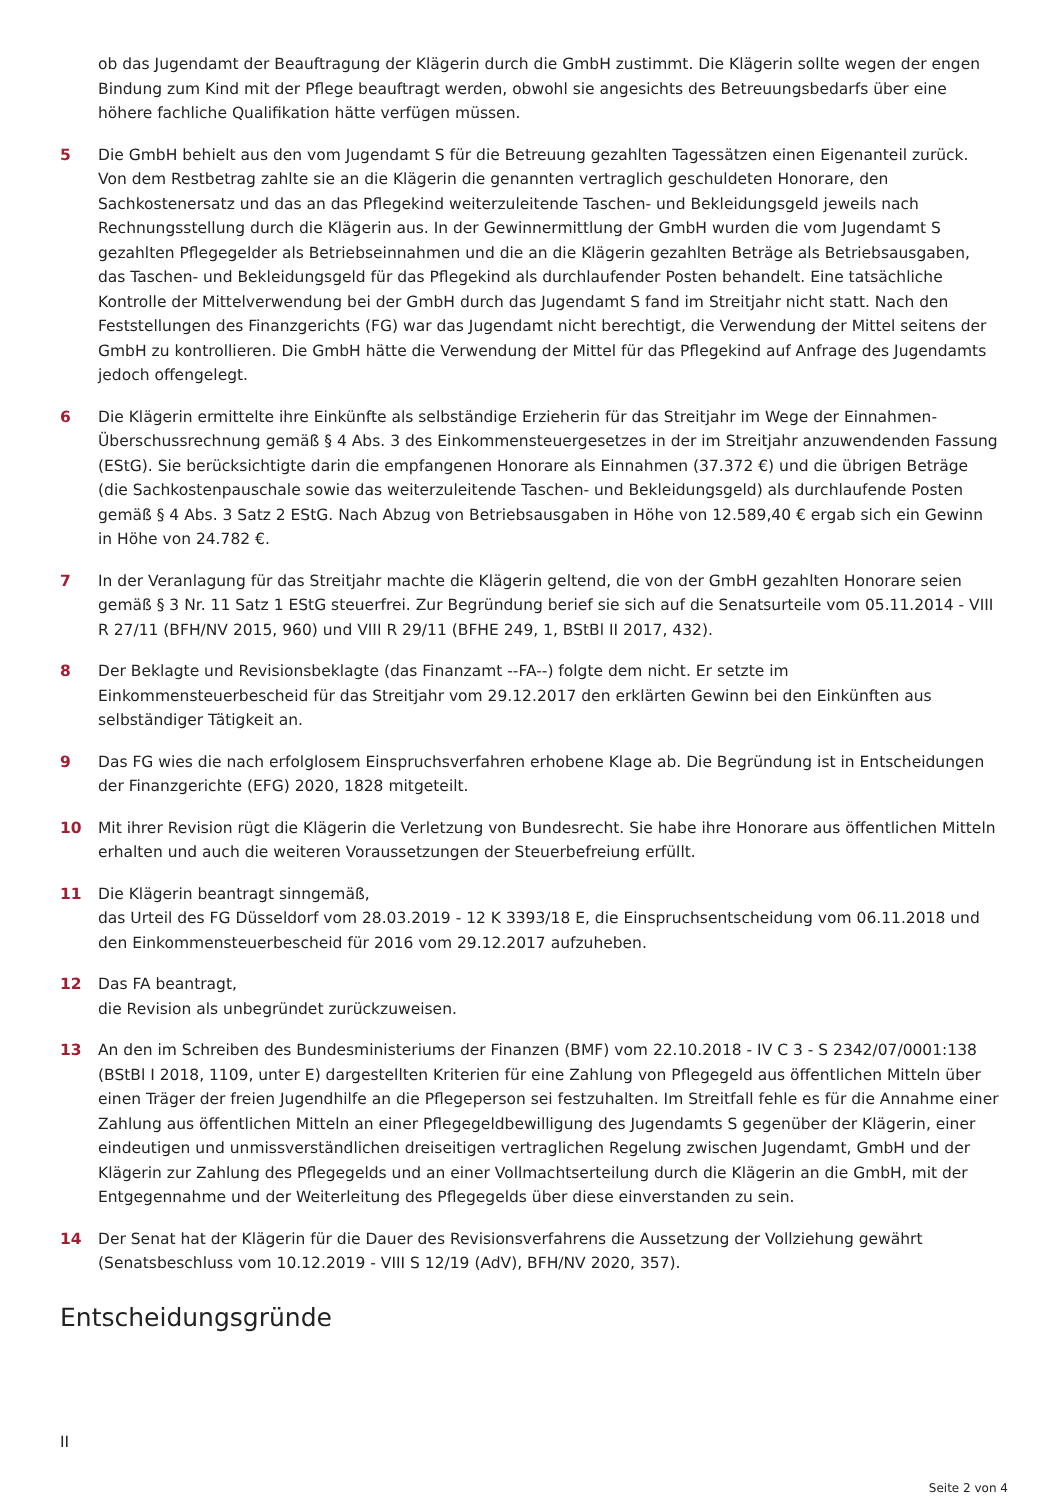ob das Jugendamt der Beauftragung der Klägerin durch die GmbH zustimmt. Die Klägerin sollte wegen der engen Bindung zum Kind mit der Pflege beauftragt werden, obwohl sie angesichts des Betreuungsbedarfs über eine höhere fachliche Qualifikation hätte verfügen müssen.
5 Die GmbH behielt aus den vom Jugendamt S für die Betreuung gezahlten Tagessätzen einen Eigenanteil zurück. Von dem Restbetrag zahlte sie an die Klägerin die genannten vertraglich geschuldeten Honorare, den Sachkostenersatz und das an das Pflegekind weiterzuleitende Taschen- und Bekleidungsgeld jeweils nach Rechnungsstellung durch die Klägerin aus. In der Gewinnermittlung der GmbH wurden die vom Jugendamt S gezahlten Pflegegelder als Betriebseinnahmen und die an die Klägerin gezahlten Beträge als Betriebsausgaben, das Taschen- und Bekleidungsgeld für das Pflegekind als durchlaufender Posten behandelt. Eine tatsächliche Kontrolle der Mittelverwendung bei der GmbH durch das Jugendamt S fand im Streitjahr nicht statt. Nach den Feststellungen des Finanzgerichts (FG) war das Jugendamt nicht berechtigt, die Verwendung der Mittel seitens der GmbH zu kontrollieren. Die GmbH hätte die Verwendung der Mittel für das Pflegekind auf Anfrage des Jugendamts jedoch offengelegt.
6 Die Klägerin ermittelte ihre Einkünfte als selbständige Erzieherin für das Streitjahr im Wege der Einnahmen-Überschussrechnung gemäß § 4 Abs. 3 des Einkommensteuergesetzes in der im Streitjahr anzuwendenden Fassung (EStG). Sie berücksichtigte darin die empfangenen Honorare als Einnahmen (37.372 €) und die übrigen Beträge (die Sachkostenpauschale sowie das weiterzuleitende Taschen- und Bekleidungsgeld) als durchlaufende Posten gemäß § 4 Abs. 3 Satz 2 EStG. Nach Abzug von Betriebsausgaben in Höhe von 12.589,40 € ergab sich ein Gewinn in Höhe von 24.782 €.
7 In der Veranlagung für das Streitjahr machte die Klägerin geltend, die von der GmbH gezahlten Honorare seien gemäß § 3 Nr. 11 Satz 1 EStG steuerfrei. Zur Begründung berief sie sich auf die Senatsurteile vom 05.11.2014 - VIII R 27/11 (BFH/NV 2015, 960) und VIII R 29/11 (BFHE 249, 1, BStBl II 2017, 432).
8 Der Beklagte und Revisionsbeklagte (das Finanzamt --FA--) folgte dem nicht. Er setzte im Einkommensteuerbescheid für das Streitjahr vom 29.12.2017 den erklärten Gewinn bei den Einkünften aus selbständiger Tätigkeit an.
9 Das FG wies die nach erfolglosem Einspruchsverfahren erhobene Klage ab. Die Begründung ist in Entscheidungen der Finanzgerichte (EFG) 2020, 1828 mitgeteilt.
10 Mit ihrer Revision rügt die Klägerin die Verletzung von Bundesrecht. Sie habe ihre Honorare aus öffentlichen Mitteln erhalten und auch die weiteren Voraussetzungen der Steuerbefreiung erfüllt.
11 Die Klägerin beantragt sinngemäß,
das Urteil des FG Düsseldorf vom 28.03.2019 - 12 K 3393/18 E, die Einspruchsentscheidung vom 06.11.2018 und den Einkommensteuerbescheid für 2016 vom 29.12.2017 aufzuheben.
12 Das FA beantragt,
die Revision als unbegründet zurückzuweisen.
13 An den im Schreiben des Bundesministeriums der Finanzen (BMF) vom 22.10.2018 - IV C 3 - S 2342/07/0001:138 (BStBl I 2018, 1109, unter E) dargestellten Kriterien für eine Zahlung von Pflegegeld aus öffentlichen Mitteln über einen Träger der freien Jugendhilfe an die Pflegeperson sei festzuhalten. Im Streitfall fehle es für die Annahme einer Zahlung aus öffentlichen Mitteln an einer Pflegegeldbewilligung des Jugendamts S gegenüber der Klägerin, einer eindeutigen und unmissverständlichen dreiseitigen vertraglichen Regelung zwischen Jugendamt, GmbH und der Klägerin zur Zahlung des Pflegegelds und an einer Vollmachtserteilung durch die Klägerin an die GmbH, mit der Entgegennahme und der Weiterleitung des Pflegegelds über diese einverstanden zu sein.
14 Der Senat hat der Klägerin für die Dauer des Revisionsverfahrens die Aussetzung der Vollziehung gewährt (Senatsbeschluss vom 10.12.2019 - VIII S 12/19 (AdV), BFH/NV 2020, 357).
Entscheidungsgründe
II
Seite 2 von 4